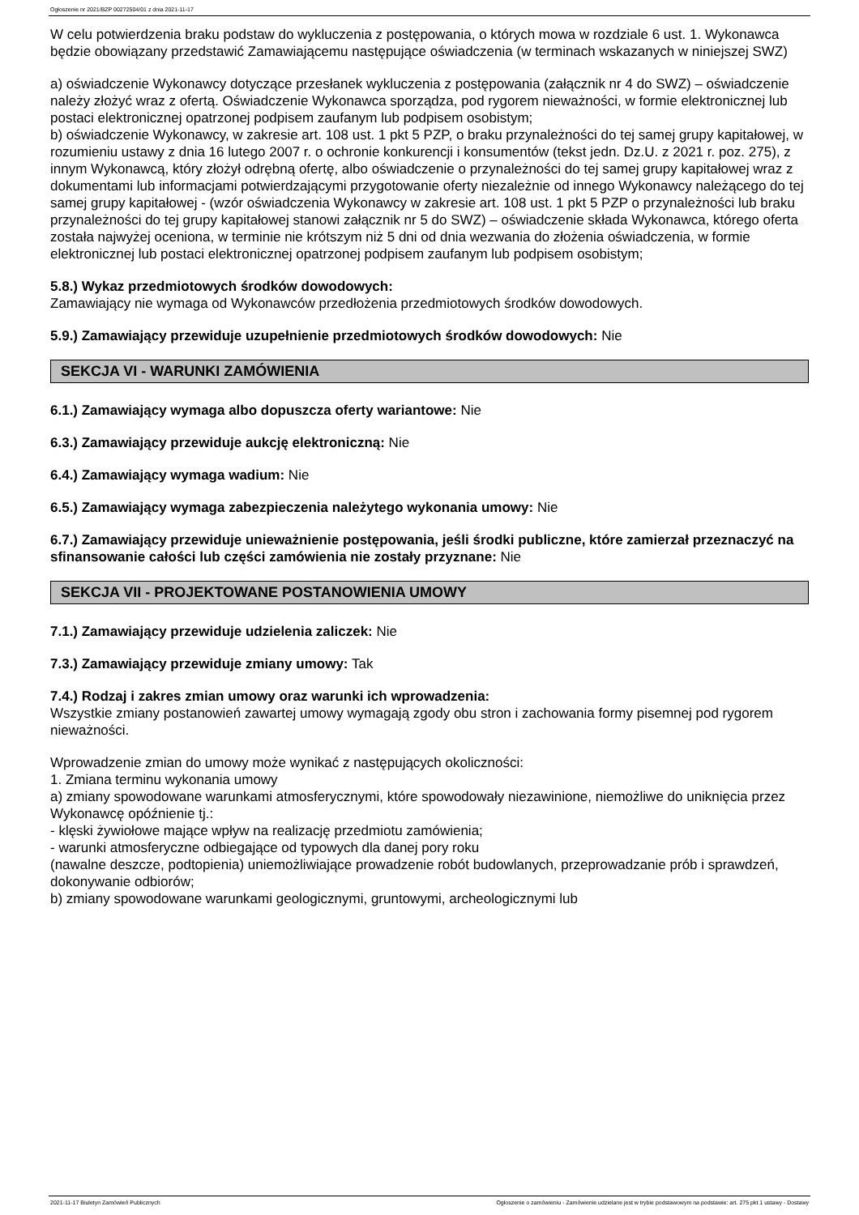Ogłoszenie nr 2021/BZP 00272504/01 z dnia 2021-11-17
W celu potwierdzenia braku podstaw do wykluczenia z postępowania, o których mowa w rozdziale 6 ust. 1. Wykonawca będzie obowiązany przedstawić Zamawiającemu następujące oświadczenia (w terminach wskazanych w niniejszej SWZ)
a) oświadczenie Wykonawcy dotyczące przesłanek wykluczenia z postępowania (załącznik nr 4 do SWZ) – oświadczenie należy złożyć wraz z ofertą. Oświadczenie Wykonawca sporządza, pod rygorem nieważności, w formie elektronicznej lub postaci elektronicznej opatrzonej podpisem zaufanym lub podpisem osobistym;
b) oświadczenie Wykonawcy, w zakresie art. 108 ust. 1 pkt 5 PZP, o braku przynależności do tej samej grupy kapitałowej, w rozumieniu ustawy z dnia 16 lutego 2007 r. o ochronie konkurencji i konsumentów (tekst jedn. Dz.U. z 2021 r. poz. 275), z innym Wykonawcą, który złożył odrębną ofertę, albo oświadczenie o przynależności do tej samej grupy kapitałowej wraz z dokumentami lub informacjami potwierdzającymi przygotowanie oferty niezależnie od innego Wykonawcy należącego do tej samej grupy kapitałowej - (wzór oświadczenia Wykonawcy w zakresie art. 108 ust. 1 pkt 5 PZP o przynależności lub braku przynależności do tej grupy kapitałowej stanowi załącznik nr 5 do SWZ) – oświadczenie składa Wykonawca, którego oferta została najwyżej oceniona, w terminie nie krótszym niż 5 dni od dnia wezwania do złożenia oświadczenia, w formie elektronicznej lub postaci elektronicznej opatrzonej podpisem zaufanym lub podpisem osobistym;
5.8.) Wykaz przedmiotowych środków dowodowych:
Zamawiający nie wymaga od Wykonawców przedłożenia przedmiotowych środków dowodowych.
5.9.) Zamawiający przewiduje uzupełnienie przedmiotowych środków dowodowych: Nie
SEKCJA VI - WARUNKI ZAMÓWIENIA
6.1.) Zamawiający wymaga albo dopuszcza oferty wariantowe: Nie
6.3.) Zamawiający przewiduje aukcję elektroniczną: Nie
6.4.) Zamawiający wymaga wadium: Nie
6.5.) Zamawiający wymaga zabezpieczenia należytego wykonania umowy: Nie
6.7.) Zamawiający przewiduje unieważnienie postępowania, jeśli środki publiczne, które zamierzał przeznaczyć na sfinansowanie całości lub części zamówienia nie zostały przyznane: Nie
SEKCJA VII - PROJEKTOWANE POSTANOWIENIA UMOWY
7.1.) Zamawiający przewiduje udzielenia zaliczek: Nie
7.3.) Zamawiający przewiduje zmiany umowy: Tak
7.4.) Rodzaj i zakres zmian umowy oraz warunki ich wprowadzenia:
Wszystkie zmiany postanowień zawartej umowy wymagają zgody obu stron i zachowania formy pisemnej pod rygorem nieważności.
Wprowadzenie zmian do umowy może wynikać z następujących okoliczności:
1. Zmiana terminu wykonania umowy
a) zmiany spowodowane warunkami atmosferycznymi, które spowodowały niezawinione, niemożliwe do uniknięcia przez Wykonawcę opóźnienie tj.:
- klęski żywiołowe mające wpływ na realizację przedmiotu zamówienia;
- warunki atmosferyczne odbiegające od typowych dla danej pory roku
(nawalne deszcze, podtopienia) uniemożliwiające prowadzenie robót budowlanych, przeprowadzanie prób i sprawdzeń, dokonywanie odbiorów;
b) zmiany spowodowane warunkami geologicznymi, gruntowymi, archeologicznymi lub
2021-11-17 Biuletyn Zamówień Publicznych Ogłoszenie o zamówieniu - Zamówienie udzielane jest w trybie podstawowym na podstawie: art. 275 pkt 1 ustawy - Dostawy